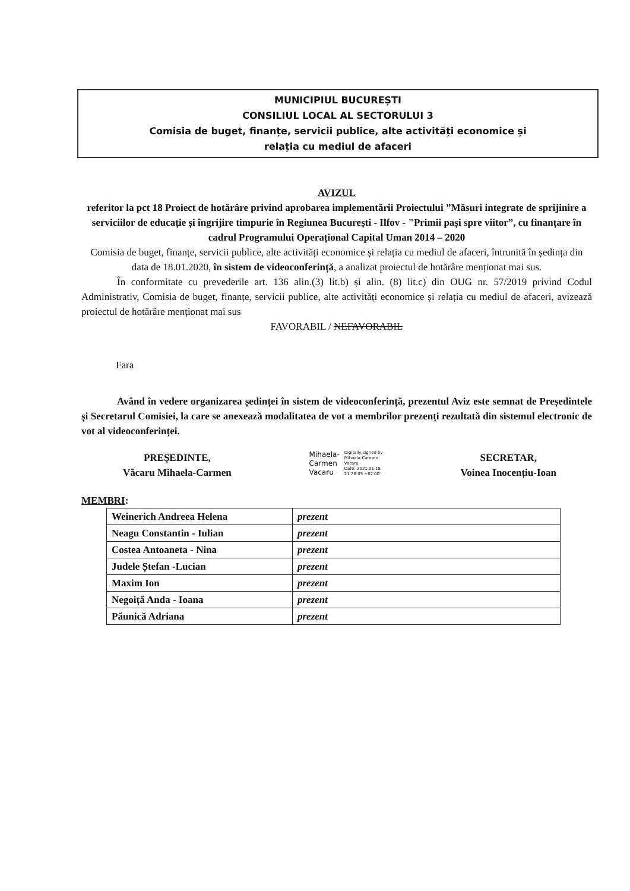MUNICIPIUL BUCUREȘTI
CONSILIUL LOCAL AL SECTORULUI 3
Comisia de buget, finanțe, servicii publice, alte activități economice și
relația cu mediul de afaceri
AVIZUL
referitor la pct 18 Proiect de hotărâre privind aprobarea implementării Proiectului ”Măsuri integrate de sprijinire a serviciilor de educație și îngrijire timpurie în Regiunea București - Ilfov - "Primii pași spre viitor”, cu finanțare în cadrul Programului Operațional Capital Uman 2014 – 2020
Comisia de buget, finanțe, servicii publice, alte activități economice și relația cu mediul de afaceri, întrunită în ședința din data de 18.01.2020, în sistem de videoconferință, a analizat proiectul de hotărâre menționat mai sus.
În conformitate cu prevederile art. 136 alin.(3) lit.b) și alin. (8) lit.c) din OUG nr. 57/2019 privind Codul Administrativ, Comisia de buget, finanțe, servicii publice, alte activități economice și relația cu mediul de afaceri, avizează proiectul de hotărâre menționat mai sus
FAVORABIL / NEFAVORABIL
Fara
Având în vedere organizarea ședinței în sistem de videoconferință, prezentul Aviz este semnat de Președintele și Secretarul Comisiei, la care se anexează modalitatea de vot a membrilor prezenți rezultată din sistemul electronic de vot al videoconferinței.
PREŞEDINTE,
Văcaru Mihaela-Carmen
Mihaela-
Carmen
Vacaru
Digitally signed by
Mihaela-Carmen
Vacaru
Date: 2021.01.18
21:28:05 +02'00'
SECRETAR,
Voinea Inocențiu-Ioan
MEMBRI:
| Weinerich Andreea Helena | prezent |
| Neagu Constantin - Iulian | prezent |
| Costea Antoaneta - Nina | prezent |
| Judele Ștefan -Lucian | prezent |
| Maxim Ion | prezent |
| Negoiță Anda - Ioana | prezent |
| Păunică Adriana | prezent |